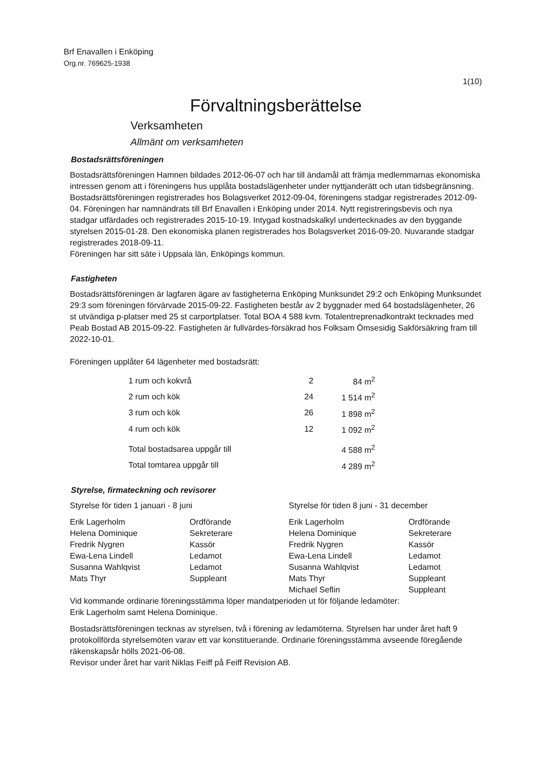Brf Enavallen i Enköping
Org.nr. 769625-1938
1(10)
Förvaltningsberättelse
Verksamheten
Allmänt om verksamheten
Bostadsrättsföreningen
Bostadsrättsföreningen Hamnen bildades 2012-06-07 och har till ändamål att främja medlemmarnas ekonomiska intressen genom att i föreningens hus upplåta bostadslägenheter under nyttjanderätt och utan tidsbegränsning. Bostadsrättsföreningen registrerades hos Bolagsverket 2012-09-04, föreningens stadgar registrerades 2012-09-04. Föreningen har namnändrats till Brf Enavallen i Enköping under 2014. Nytt registreringsbevis och nya stadgar utfärdades och registrerades 2015-10-19. Intygad kostnadskalkyl undertecknades av den byggande styrelsen 2015-01-28. Den ekonomiska planen registrerades hos Bolagsverket 2016-09-20. Nuvarande stadgar registrerades 2018-09-11.
Föreningen har sitt säte i Uppsala län, Enköpings kommun.
Fastigheten
Bostadsrättsföreningen är lagfaren ägare av fastigheterna Enköping Munksundet 29:2 och Enköping Munksundet 29:3 som föreningen förvärvade 2015-09-22. Fastigheten består av 2 byggnader med 64 bostadslägenheter, 26 st utvändiga p-platser med 25 st carportplatser. Total BOA 4 588 kvm. Totalentreprenadkontrakt tecknades med Peab Bostad AB 2015-09-22. Fastigheten är fullvärdes-försäkrad hos Folksam Ömsesidig Sakförsäkring fram till 2022-10-01.
Föreningen upplåter 64 lägenheter med bostadsrätt:
| 1 rum och kokvrå | 2 | 84 m<sup>2</sup> |
| 2 rum och kök | 24 | 1 514 m<sup>2</sup> |
| 3 rum och kök | 26 | 1 898 m<sup>2</sup> |
| 4 rum och kök | 12 | 1 092 m<sup>2</sup> |
| Total bostadsarea uppgår till | | 4 588 m<sup>2</sup> |
| Total tomtarea uppgår till | | 4 289 m<sup>2</sup> |
Styrelse, firmateckning och revisorer
Styrelse för tiden 1 januari - 8 juni
| Erik Lagerholm | Ordförande |
| Helena Dominique | Sekreterare |
| Fredrik Nygren | Kassör |
| Ewa-Lena Lindell | Ledamot |
| Susanna Wahlqvist | Ledamot |
| Mats Thyr | Suppleant |
Styrelse för tiden 8 juni - 31 december
| Erik Lagerholm | Ordförande |
| Helena Dominique | Sekreterare |
| Fredrik Nygren | Kassör |
| Ewa-Lena Lindell | Ledamot |
| Susanna Wahlqvist | Ledamot |
| Mats Thyr | Suppleant |
| Michael Seflin | Suppleant |
Vid kommande ordinarie föreningsstämma löper mandatperioden ut för följande ledamöter:
Erik Lagerholm samt Helena Dominique.
Bostadsrättsföreningen tecknas av styrelsen, två i förening av ledamöterna. Styrelsen har under året haft 9 protokollförda styrelsemöten varav ett var konstituerande. Ordinarie föreningsstämma avseende föregående räkenskapsår hölls 2021-06-08.
Revisor under året har varit Niklas Feiff på Feiff Revision AB.